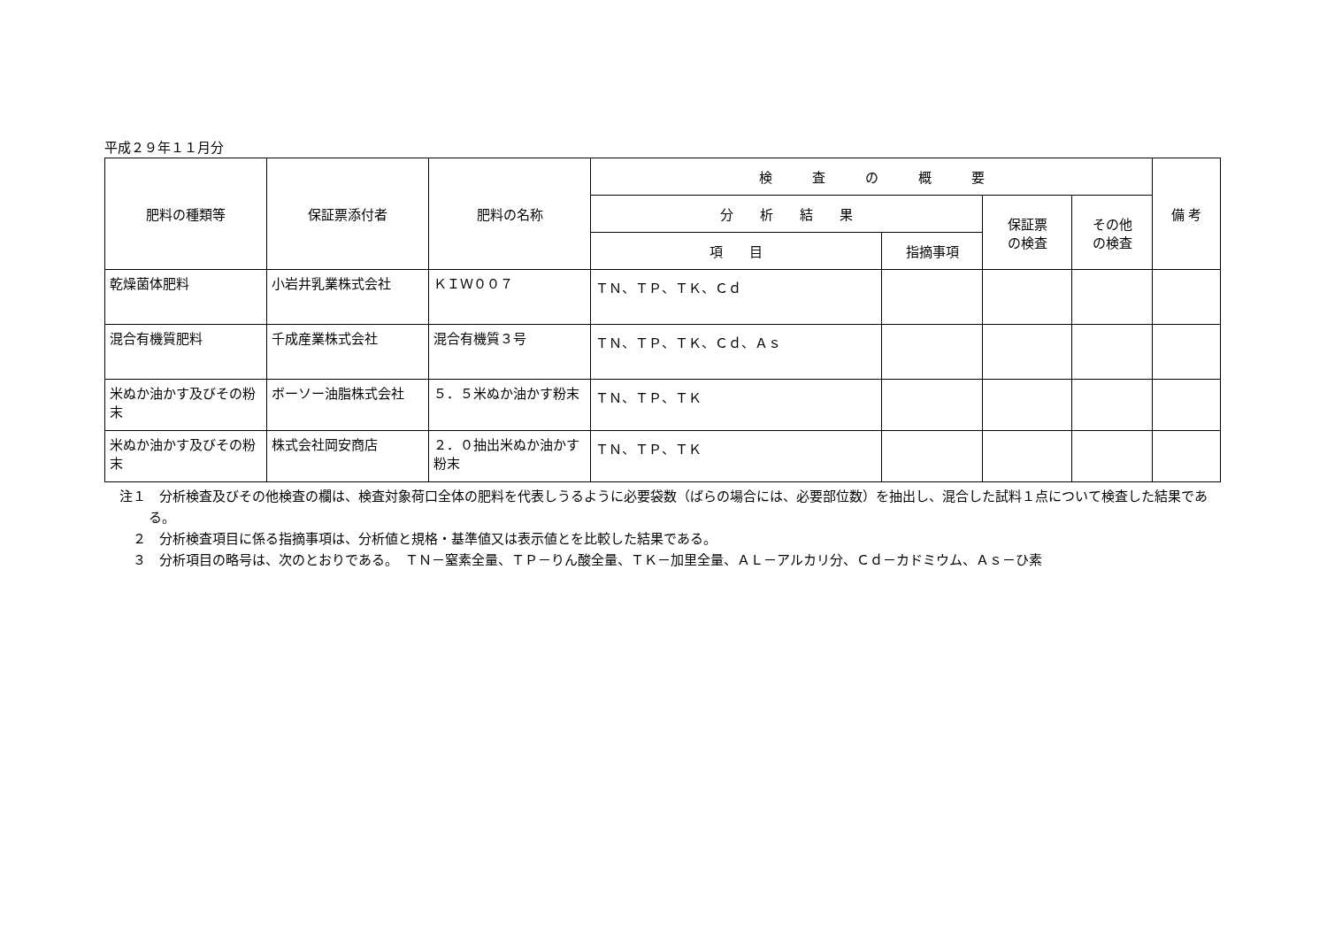平成２９年１１月分
| 肥料の種類等 | 保証票添付者 | 肥料の名称 | 検 査 の 概 要 | | | | 備 考 |
| --- | --- | --- | --- | --- | --- | --- | --- |
| | | | 分 析 結 果 | | 保証票 の検査 | その他 の検査 | |
| | | | 項 目 | 指摘事項 | | | |
| 乾燥菌体肥料 | 小岩井乳業株式会社 | ＫＩＷ００７ | ＴＮ、ＴＰ、ＴＫ、Ｃｄ | | | | |
| 混合有機質肥料 | 千成産業株式会社 | 混合有機質３号 | ＴＮ、ＴＰ、ＴＫ、Ｃｄ、Ａｓ | | | | |
| 米ぬか油かす及びその粉末 | ボーソー油脂株式会社 | ５．５米ぬか油かす粉末 | ＴＮ、ＴＰ、ＴＫ | | | | |
| 米ぬか油かす及びその粉末 | 株式会社岡安商店 | ２．０抽出米ぬか油かす粉末 | ＴＮ、ＴＰ、ＴＫ | | | | |
注１　分析検査及びその他検査の欄は、検査対象荷口全体の肥料を代表しうるように必要袋数（ばらの場合には、必要部位数）を抽出し、混合した試料１点について検査した結果である。
　２　分析検査項目に係る指摘事項は、分析値と規格・基準値又は表示値とを比較した結果である。
　３　分析項目の略号は、次のとおりである。　ＴＮ－窒素全量、ＴＰ－りん酸全量、ＴＫ－加里全量、ＡＬ－アルカリ分、Ｃｄ－カドミウム、Ａｓ－ひ素